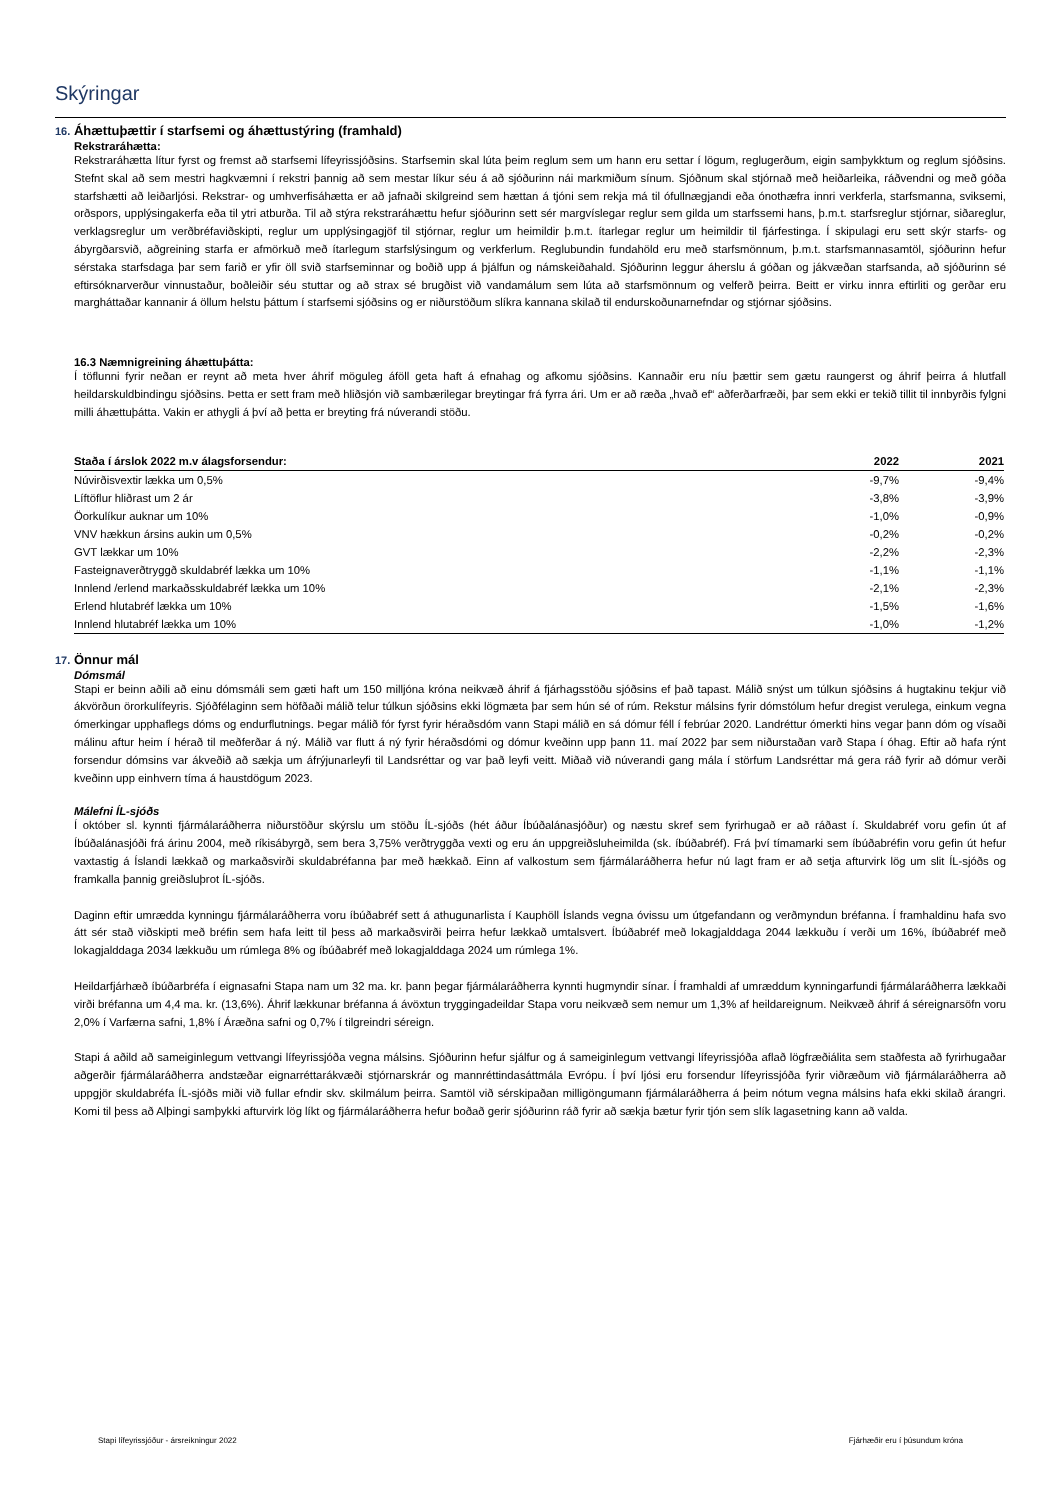Skýringar
16. Áhættuþættir í starfsemi og áhættustýring (framhald)
Rekstraráhætta:
Rekstraráhætta lítur fyrst og fremst að starfsemi lífeyrissjóðsins. Starfsemin skal lúta þeim reglum sem um hann eru settar í lögum, reglugerðum, eigin samþykktum og reglum sjóðsins. Stefnt skal að sem mestri hagkvæmni í rekstri þannig að sem mestar líkur séu á að sjóðurinn nái markmiðum sínum. Sjóðnum skal stjórnað með heiðarleika, ráðvendni og með góða starfshætti að leiðarljósi. Rekstrar- og umhverfisáhætta er að jafnaði skilgreind sem hættan á tjóni sem rekja má til ófullnægjandi eða ónothæfra innri verkferla, starfsmanna, sviksemi, orðspors, upplýsingakerfa eða til ytri atburða. Til að stýra rekstraráhættu hefur sjóðurinn sett sér margvíslegar reglur sem gilda um starfssemi hans, þ.m.t. starfsreglur stjórnar, siðareglur, verklagsreglur um verðbréfaviðskipti, reglur um upplýsingagjöf til stjórnar, reglur um heimildir þ.m.t. ítarlegar reglur um heimildir til fjárfestinga. Í skipulagi eru sett skýr starfs- og ábyrgðarsvið, aðgreining starfa er afmörkuð með ítarlegum starfslýsingum og verkferlum. Reglubundin fundahöld eru með starfsmönnum, þ.m.t. starfsmannasamtöl, sjóðurinn hefur sérstaka starfsdaga þar sem farið er yfir öll svið starfseminnar og boðið upp á þjálfun og námskeiðahald. Sjóðurinn leggur áherslu á góðan og jákvæðan starfsanda, að sjóðurinn sé eftirsóknarverður vinnustaður, boðleiðir séu stuttar og að strax sé brugðist við vandamálum sem lúta að starfsmönnum og velferð þeirra. Beitt er virku innra eftirliti og gerðar eru margháttaðar kannanir á öllum helstu þáttum í starfsemi sjóðsins og er niðurstöðum slíkra kannana skilað til endurskoðunarnefndar og stjórnar sjóðsins.
16.3 Næmnigreining áhættuþátta:
Í töflunni fyrir neðan er reynt að meta hver áhrif möguleg áföll geta haft á efnahag og afkomu sjóðsins. Kannaðir eru níu þættir sem gætu raungerst og áhrif þeirra á hlutfall heildarskuldbindingu sjóðsins. Þetta er sett fram með hliðsjón við sambærilegar breytingar frá fyrra ári. Um er að ræða „hvað ef“ aðferðarfræði, þar sem ekki er tekið tillit til innbyrðis fylgni milli áhættuþátta. Vakin er athygli á því að þetta er breyting frá núverandi stöðu.
| Staða í árslok 2022 m.v álagsforsendur: | 2022 | 2021 |
| --- | --- | --- |
| Núvirðisvextir lækka um 0,5% | -9,7% | -9,4% |
| Líftöflur hliðrast um 2 ár | -3,8% | -3,9% |
| Öorkulíkur auknar um 10% | -1,0% | -0,9% |
| VNV hækkun ársins aukin um 0,5% | -0,2% | -0,2% |
| GVT lækkar um 10% | -2,2% | -2,3% |
| Fasteignaverðtryggð skuldabréf lækka um 10% | -1,1% | -1,1% |
| Innlend /erlend markaðsskuldabréf lækka um 10% | -2,1% | -2,3% |
| Erlend hlutabréf lækka um 10% | -1,5% | -1,6% |
| Innlend hlutabréf lækka um 10% | -1,0% | -1,2% |
17. Önnur mál
Dómsmál
Stapi er beinn aðili að einu dómsmáli sem gæti haft um 150 milljóna króna neikvæð áhrif á fjárhagsstöðu sjóðsins ef það tapast. Málið snýst um túlkun sjóðsins á hugtakinu tekjur við ákvörðun örorkulífeyris. Sjóðfélaginn sem höfðaði málið telur túlkun sjóðsins ekki lögmæta þar sem hún sé of rúm. Rekstur málsins fyrir dómstólum hefur dregist verulega, einkum vegna ómerkingar upphaflegs dóms og endurflutnings. Þegar málið fór fyrst fyrir héraðsdóm vann Stapi málið en sá dómur féll í febrúar 2020. Landréttur ómerkti hins vegar þann dóm og vísaði málinu aftur heim í hérað til meðferðar á ný. Málið var flutt á ný fyrir héraðsdómi og dómur kveðinn upp þann 11. maí 2022 þar sem niðurstaðan varð Stapa í óhag. Eftir að hafa rýnt forsendur dómsins var ákveðið að sækja um áfrýjunarleyfi til Landsréttar og var það leyfi veitt. Miðað við núverandi gang mála í störfum Landsréttar má gera ráð fyrir að dómur verði kveðinn upp einhvern tíma á haustdögum 2023.
Málefni ÍL-sjóðs
Í október sl. kynnti fjármálaráðherra niðurstöður skýrslu um stöðu ÍL-sjóðs (hét áður Íbúðalánasjóður) og næstu skref sem fyrirhugað er að ráðast í. Skuldabréf voru gefin út af Íbúðalánasjóði frá árinu 2004, með ríkisábyrgð, sem bera 3,75% verðtryggða vexti og eru án uppgreiðsluheimilda (sk. íbúðabréf). Frá því tímamarki sem íbúðabréfin voru gefin út hefur vaxtastig á Íslandi lækkað og markaðsvirði skuldabréfanna þar með hækkað. Einn af valkostum sem fjármálaráðherra hefur nú lagt fram er að setja afturvirk lög um slit ÍL-sjóðs og framkalla þannig greiðsluþrot ÍL-sjóðs.
Daginn eftir umrædda kynningu fjármálaráðherra voru íbúðabréf sett á athugunarlista í Kauphöll Íslands vegna óvissu um útgefandann og verðmyndun bréfanna. Í framhaldinu hafa svo átt sér stað viðskipti með bréfin sem hafa leitt til þess að markaðsvirði þeirra hefur lækkað umtalsvert. Íbúðabréf með lokagjalddaga 2044 lækkuðu í verði um 16%, íbúðabréf með lokagjalddaga 2034 lækkuðu um rúmlega 8% og íbúðabréf með lokagjalddaga 2024 um rúmlega 1%.
Heildarfjárhæð íbúðarbréfa í eignasafni Stapa nam um 32 ma. kr. þann þegar fjármálaráðherra kynnti hugmyndir sínar. Í framhaldi af umræddum kynningarfundi fjármálaráðherra lækkaði virði bréfanna um 4,4 ma. kr. (13,6%). Áhrif lækkunar bréfanna á ávöxtun tryggingadeildar Stapa voru neikvæð sem nemur um 1,3% af heildareignum. Neikvæð áhrif á séreignarsöfn voru 2,0% í Varfærna safni, 1,8% í Áræðna safni og 0,7% í tilgreindri séreign.
Stapi á aðild að sameiginlegum vettvangi lífeyrissjóða vegna málsins. Sjóðurinn hefur sjálfur og á sameiginlegum vettvangi lífeyrissjóða aflað lögfræðiálita sem staðfesta að fyrirhugaðar aðgerðir fjármálaráðherra andstæðar eignarréttarákvæði stjórnarskrár og mannréttindasáttmála Evrópu. Í því ljósi eru forsendur lífeyrissjóða fyrir viðræðum við fjármálaráðherra að uppgjör skuldabréfa ÍL-sjóðs miði við fullar efndir skv. skilmálum þeirra. Samtöl við sérskipaðan milligöngumann fjármálaráðherra á þeim nótum vegna málsins hafa ekki skilað árangri. Komi til þess að Alþingi samþykki afturvirk lög líkt og fjármálaráðherra hefur boðað gerir sjóðurinn ráð fyrir að sækja bætur fyrir tjón sem slík lagasetning kann að valda.
Stapi lífeyrissjóður - ársreikningur 2022 Fjárhæðir eru í þúsundum króna